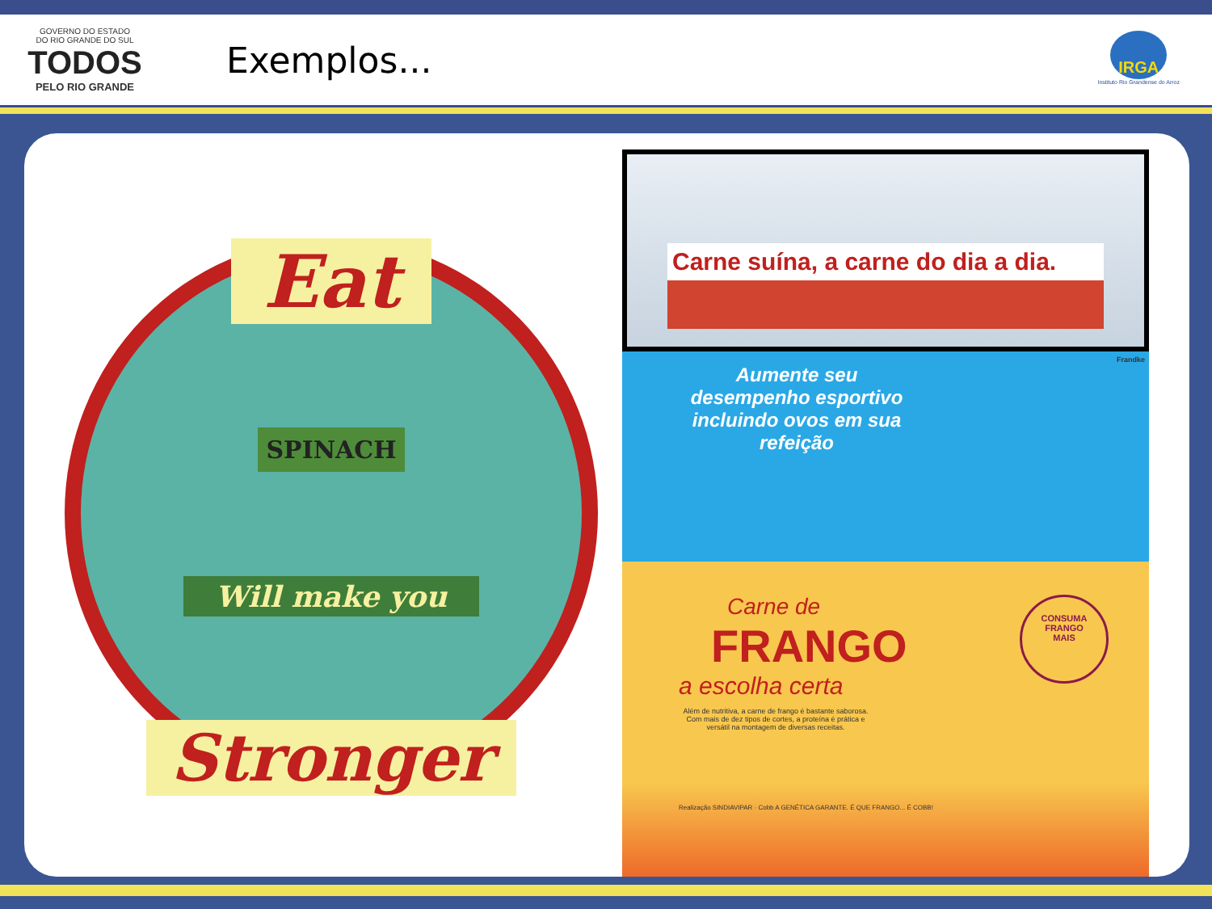GOVERNO DO ESTADO
DO RIO GRANDE DO SUL
TODOS
PELO RIO GRANDE
Exemplos...
IRGA
Instituto Rio Grandense do Arroz
Eat
SPINACH
Will make you
Stronger
Carne suína, a carne do dia a dia.
Aumente seu desempenho esportivo incluindo ovos em sua refeição
Frandke
Carne de
FRANGO
a escolha certa
CONSUMA
FRANGO
MAIS
Além de nutritiva, a carne de frango é bastante saborosa. Com mais de dez tipos de cortes, a proteína é prática e versátil na montagem de diversas receitas.
Realização SINDIAVIPAR · Cobb A GENÉTICA GARANTE. É QUE FRANGO... É COBB!